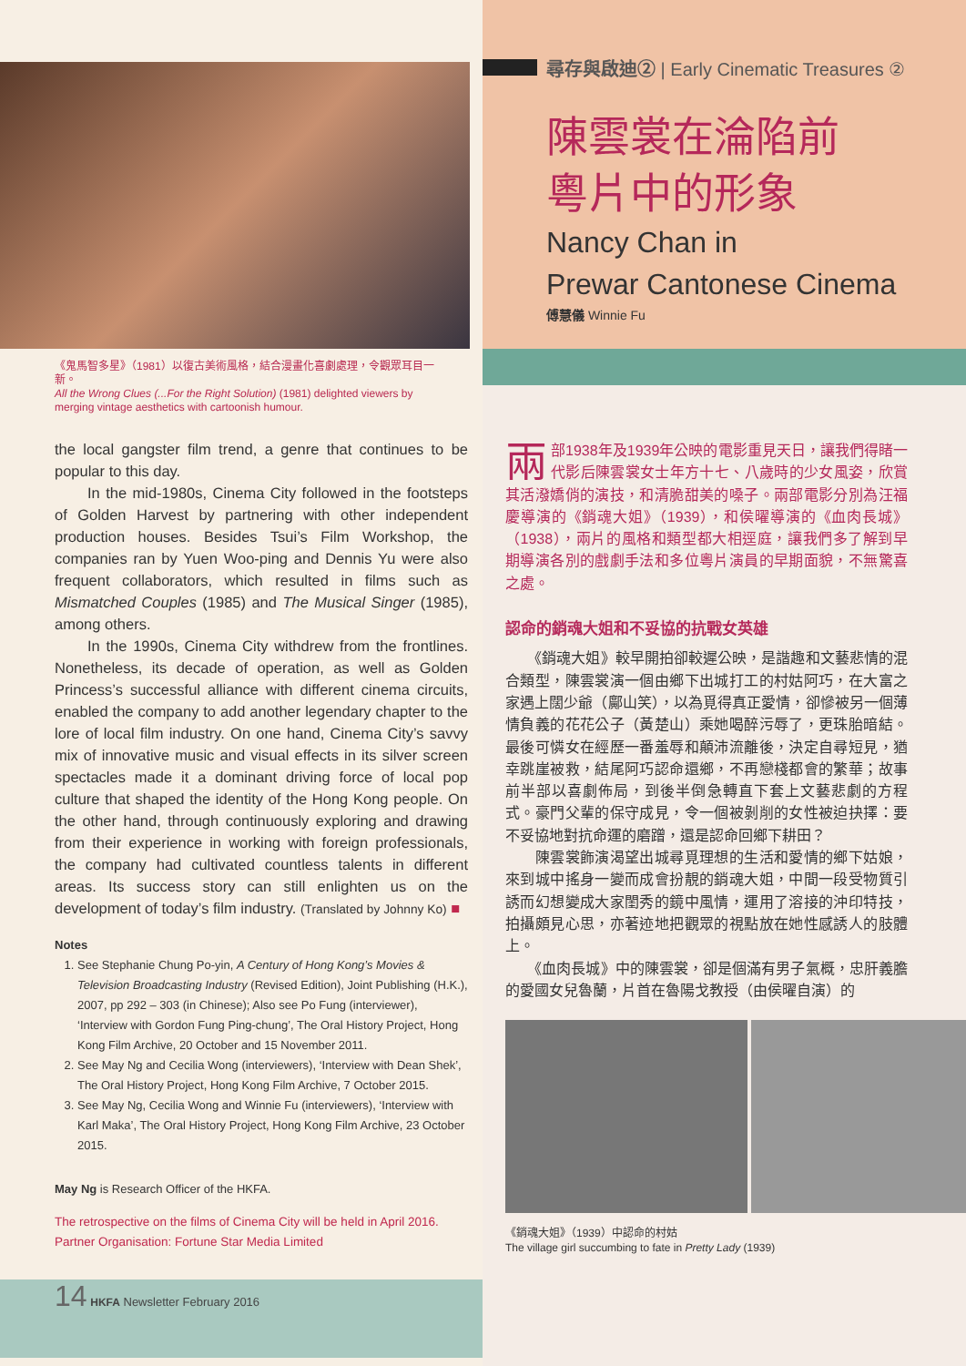《鬼馬智多星》（1981）以復古美術風格，結合漫畫化喜劇處理，令觀眾耳目一新。
All the Wrong Clues (...For the Right Solution) (1981) delighted viewers by merging vintage aesthetics with cartoonish humour.
the local gangster film trend, a genre that continues to be popular to this day.
In the mid-1980s, Cinema City followed in the footsteps of Golden Harvest by partnering with other independent production houses. Besides Tsui’s Film Workshop, the companies ran by Yuen Woo-ping and Dennis Yu were also frequent collaborators, which resulted in films such as Mismatched Couples (1985) and The Musical Singer (1985), among others.
In the 1990s, Cinema City withdrew from the frontlines. Nonetheless, its decade of operation, as well as Golden Princess’s successful alliance with different cinema circuits, enabled the company to add another legendary chapter to the lore of local film industry. On one hand, Cinema City’s savvy mix of innovative music and visual effects in its silver screen spectacles made it a dominant driving force of local pop culture that shaped the identity of the Hong Kong people. On the other hand, through continuously exploring and drawing from their experience in working with foreign professionals, the company had cultivated countless talents in different areas. Its success story can still enlighten us on the development of today’s film industry. (Translated by Johnny Ko) ■
Notes
1. See Stephanie Chung Po-yin, A Century of Hong Kong’s Movies & Television Broadcasting Industry (Revised Edition), Joint Publishing (H.K.), 2007, pp 292 – 303 (in Chinese); Also see Po Fung (interviewer), ‘Interview with Gordon Fung Ping-chung’, The Oral History Project, Hong Kong Film Archive, 20 October and 15 November 2011.
2. See May Ng and Cecilia Wong (interviewers), ‘Interview with Dean Shek’, The Oral History Project, Hong Kong Film Archive, 7 October 2015.
3. See May Ng, Cecilia Wong and Winnie Fu (interviewers), ‘Interview with Karl Maka’, The Oral History Project, Hong Kong Film Archive, 23 October 2015.
May Ng is Research Officer of the HKFA.
The retrospective on the films of Cinema City will be held in April 2016.
Partner Organisation: Fortune Star Media Limited
14 HKFA Newsletter February 2016
尋存與啟迪② | Early Cinematic Treasures ②
陳雲裳在淪陷前
粵片中的形象
Nancy Chan in
Prewar Cantonese Cinema
傅慧儀 Winnie Fu
兩部1938年及1939年公映的電影重見天日，讓我們得睹一代影后陳雲裳女士年方十七、八歲時的少女風姿，欣賞其活潑嬌俏的演技，和清脆甜美的嗓子。兩部電影分別為汪福慶導演的《銷魂大姐》（1939），和侯曜導演的《血肉長城》（1938），兩片的風格和類型都大相逕庭，讓我們多了解到早期導演各別的戲劇手法和多位粵片演員的早期面貌，不無驚喜之處。
認命的銷魂大姐和不妥協的抗戰女英雄
　　《銷魂大姐》較早開拍卻較遲公映，是諧趣和文藝悲情的混合類型，陳雲裳演一個由鄉下出城打工的村姑阿巧，在大富之家遇上闊少爺（鄺山笑），以為覓得真正愛情，卻慘被另一個薄情負義的花花公子（黃楚山）乘她喝醉污辱了，更珠胎暗結。最後可憐女在經歷一番羞辱和顛沛流離後，決定自尋短見，猶幸跳崖被救，結尾阿巧認命還鄉，不再戀棧都會的繁華；故事前半部以喜劇佈局，到後半倒急轉直下套上文藝悲劇的方程式。豪門父輩的保守成見，令一個被剝削的女性被迫抉擇：要不妥協地對抗命運的磨蹭，還是認命回鄉下耕田？
　　陳雲裳飾演渴望出城尋覓理想的生活和愛情的鄉下姑娘，來到城中搖身一變而成會扮靚的銷魂大姐，中間一段受物質引誘而幻想變成大家閨秀的鏡中風情，運用了溶接的沖印特技，拍攝頗見心思，亦著迹地把觀眾的視點放在她性感誘人的肢體上。
　　《血肉長城》中的陳雲裳，卻是個滿有男子氣概，忠肝義膽的愛國女兒魯蘭，片首在魯陽戈教授（由侯曜自演）的
《銷魂大姐》（1939）中認命的村姑
The village girl succumbing to fate in Pretty Lady (1939)